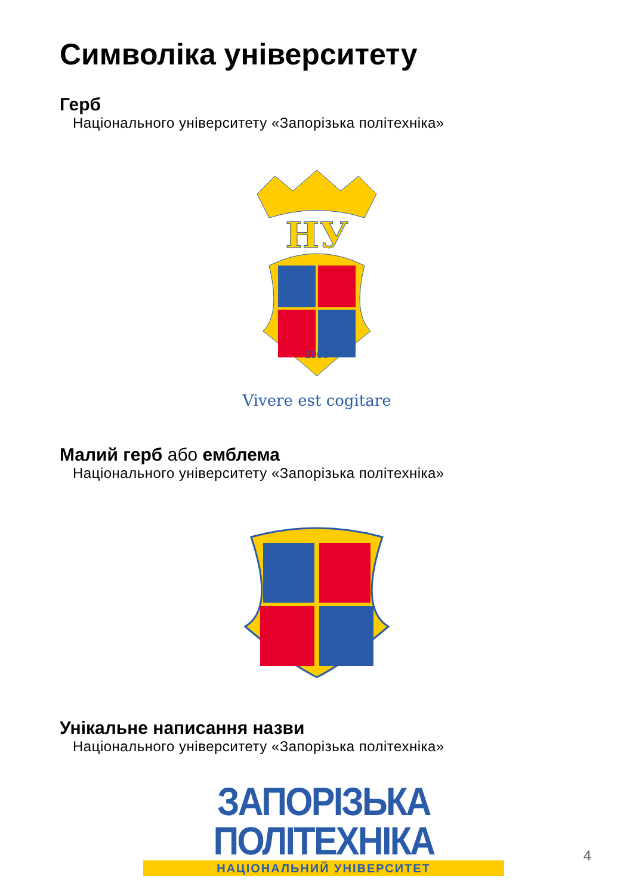Символіка університету
Герб
Національного університету «Запорізька політехніка»
НУ
1900
Vivere est cogitare
Малий герб або емблема
Національного університету «Запорізька політехніка»
Унікальне написання назви
Національного університету «Запорізька політехніка»
ЗАПОРІЗЬКА ПОЛІТЕХНІКА
НАЦІОНАЛЬНИЙ УНІВЕРСИТЕТ
4